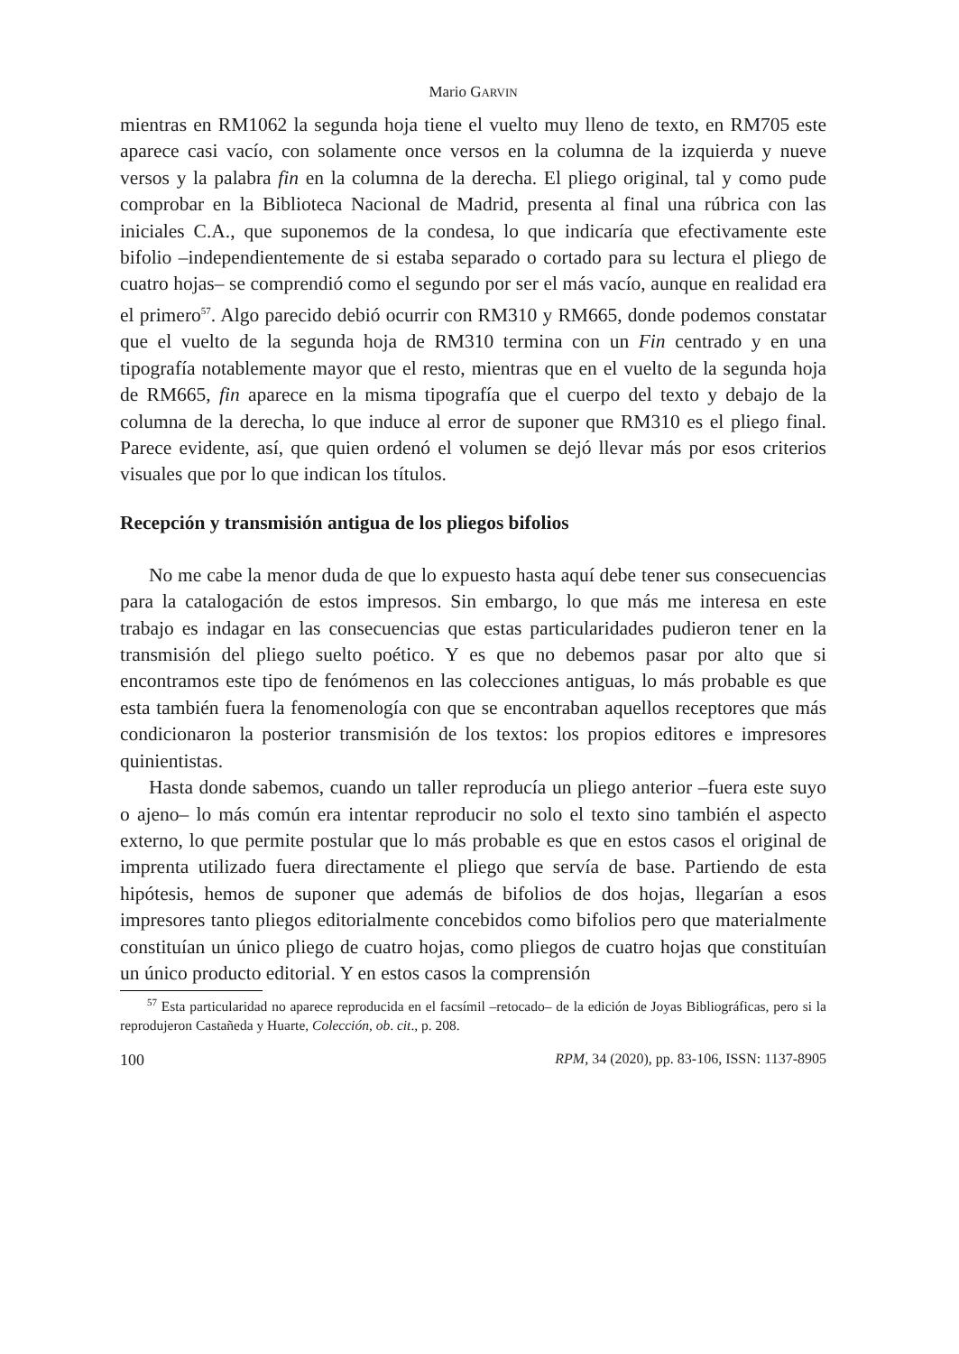Mario GARVIN
mientras en RM1062 la segunda hoja tiene el vuelto muy lleno de texto, en RM705 este aparece casi vacío, con solamente once versos en la columna de la izquierda y nueve versos y la palabra fin en la columna de la derecha. El pliego original, tal y como pude comprobar en la Biblioteca Nacional de Madrid, presenta al final una rúbrica con las iniciales C.A., que suponemos de la condesa, lo que indicaría que efectivamente este bifolio –independientemente de si estaba separado o cortado para su lectura el pliego de cuatro hojas– se comprendió como el segundo por ser el más vacío, aunque en realidad era el primero<sup>57</sup>. Algo parecido debió ocurrir con RM310 y RM665, donde podemos constatar que el vuelto de la segunda hoja de RM310 termina con un Fin centrado y en una tipografía notablemente mayor que el resto, mientras que en el vuelto de la segunda hoja de RM665, fin aparece en la misma tipografía que el cuerpo del texto y debajo de la columna de la derecha, lo que induce al error de suponer que RM310 es el pliego final. Parece evidente, así, que quien ordenó el volumen se dejó llevar más por esos criterios visuales que por lo que indican los títulos.
Recepción y transmisión antigua de los pliegos bifolios
No me cabe la menor duda de que lo expuesto hasta aquí debe tener sus consecuencias para la catalogación de estos impresos. Sin embargo, lo que más me interesa en este trabajo es indagar en las consecuencias que estas particularidades pudieron tener en la transmisión del pliego suelto poético. Y es que no debemos pasar por alto que si encontramos este tipo de fenómenos en las colecciones antiguas, lo más probable es que esta también fuera la fenomenología con que se encontraban aquellos receptores que más condicionaron la posterior transmisión de los textos: los propios editores e impresores quinientistas.
Hasta donde sabemos, cuando un taller reproducía un pliego anterior –fuera este suyo o ajeno– lo más común era intentar reproducir no solo el texto sino también el aspecto externo, lo que permite postular que lo más probable es que en estos casos el original de imprenta utilizado fuera directamente el pliego que servía de base. Partiendo de esta hipótesis, hemos de suponer que además de bifolios de dos hojas, llegarían a esos impresores tanto pliegos editorialmente concebidos como bifolios pero que materialmente constituían un único pliego de cuatro hojas, como pliegos de cuatro hojas que constituían un único producto editorial. Y en estos casos la comprensión
<sup>57</sup> Esta particularidad no aparece reproducida en el facsímil –retocado– de la edición de Joyas Bibliográficas, pero si la reprodujeron Castañeda y Huarte, Colección, ob. cit., p. 208.
100 RPM, 34 (2020), pp. 83-106, ISSN: 1137-8905